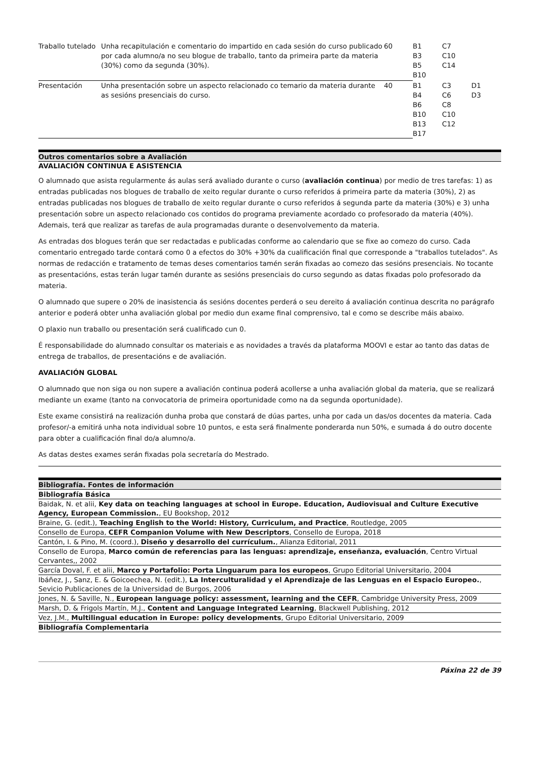| Traballo tutelado | Unha recapitulación e comentario do impartido en cada sesión do curso publicado por cada alumno/a no seu blogue de traballo, tanto da primeira parte da materia (30%) como da segunda (30%). | 60 | B1 B3 B5 B10 | C7 C10 C14 | |
| Presentación | Unha presentación sobre un aspecto relacionado co temario da materia durante as sesións presenciais do curso. | 40 | B1 B4 B6 B10 B13 B17 | C3 C6 C8 C10 C12 | D1 D3 |
Outros comentarios sobre a Avaliación
AVALIACIÓN CONTINUA E ASISTENCIA
O alumnado que asista regularmente ás aulas será avaliado durante o curso (avaliación continua) por medio de tres tarefas: 1) as entradas publicadas nos blogues de traballo de xeito regular durante o curso referidos á primeira parte da materia (30%), 2) as entradas publicadas nos blogues de traballo de xeito regular durante o curso referidos á segunda parte da materia (30%) e 3) unha presentación sobre un aspecto relacionado cos contidos do programa previamente acordado co profesorado da materia (40%). Ademais, terá que realizar as tarefas de aula programadas durante o desenvolvemento da materia.
As entradas dos blogues terán que ser redactadas e publicadas conforme ao calendario que se fixe ao comezo do curso. Cada comentario entregado tarde contará como 0 a efectos do 30% +30% da cualificación final que corresponde a "traballos tutelados". As normas de redacción e tratamento de temas deses comentarios tamén serán fixadas ao comezo das sesións presenciais. No tocante as presentacións, estas terán lugar tamén durante as sesións presenciais do curso segundo as datas fixadas polo profesorado da materia.
O alumnado que supere o 20% de inasistencia ás sesións docentes perderá o seu dereito á avaliación continua descrita no parágrafo anterior e poderá obter unha avaliación global por medio dun exame final comprensivo, tal e como se describe máis abaixo.
O plaxio nun traballo ou presentación será cualificado cun 0.
É responsabilidade do alumnado consultar os materiais e as novidades a través da plataforma MOOVI e estar ao tanto das datas de entrega de traballos, de presentacións e de avaliación.
AVALIACIÓN GLOBAL
O alumnado que non siga ou non supere a avaliación continua poderá acollerse a unha avaliación global da materia, que se realizará mediante un exame (tanto na convocatoria de primeira oportunidade como na da segunda oportunidade).
Este exame consistirá na realización dunha proba que constará de dúas partes, unha por cada un das/os docentes da materia. Cada profesor/-a emitirá unha nota individual sobre 10 puntos, e esta será finalmente ponderarda nun 50%, e sumada á do outro docente para obter a cualificación final do/a alumno/a.
As datas destes exames serán fixadas pola secretaría do Mestrado.
Bibliografía. Fontes de información
| Bibliografía Básica |
| Baidak, N. et alii, Key data on teaching languages at school in Europe. Education, Audiovisual and Culture Executive Agency, European Commission. , EU Bookshop, 2012 |
| Braine, G. (edit.), Teaching English to the World: History, Curriculum, and Practice , Routledge, 2005 |
| Consello de Europa, CEFR Companion Volume with New Descriptors , Consello de Europa, 2018 |
| Cantón, I. & Pino, M. (coord.), Diseño y desarrollo del currículum. , Alianza Editorial, 2011 |
| Consello de Europa, Marco común de referencias para las lenguas: aprendizaje, enseñanza, evaluación , Centro Virtual Cervantes,, 2002 |
| García Doval, F. et alii, Marco y Portafolio: Porta Linguarum para los europeos , Grupo Editorial Universitario, 2004 |
| Ibáñez, J., Sanz, E. & Goicoechea, N. (edit.), La Interculturalidad y el Aprendizaje de las Lenguas en el Espacio Europeo. , Sevicio Publicaciones de la Universidad de Burgos, 2006 |
| Jones, N. & Saville, N., European language policy: assessment, learning and the CEFR , Cambridge University Press, 2009 |
| Marsh, D. & Frigols Martín, M.J., Content and Language Integrated Learning , Blackwell Publishing, 2012 |
| Vez, J.M., Multilingual education in Europe: policy developments , Grupo Editorial Universitario, 2009 |
| Bibliografía Complementaria |
Páxina 22 de 39